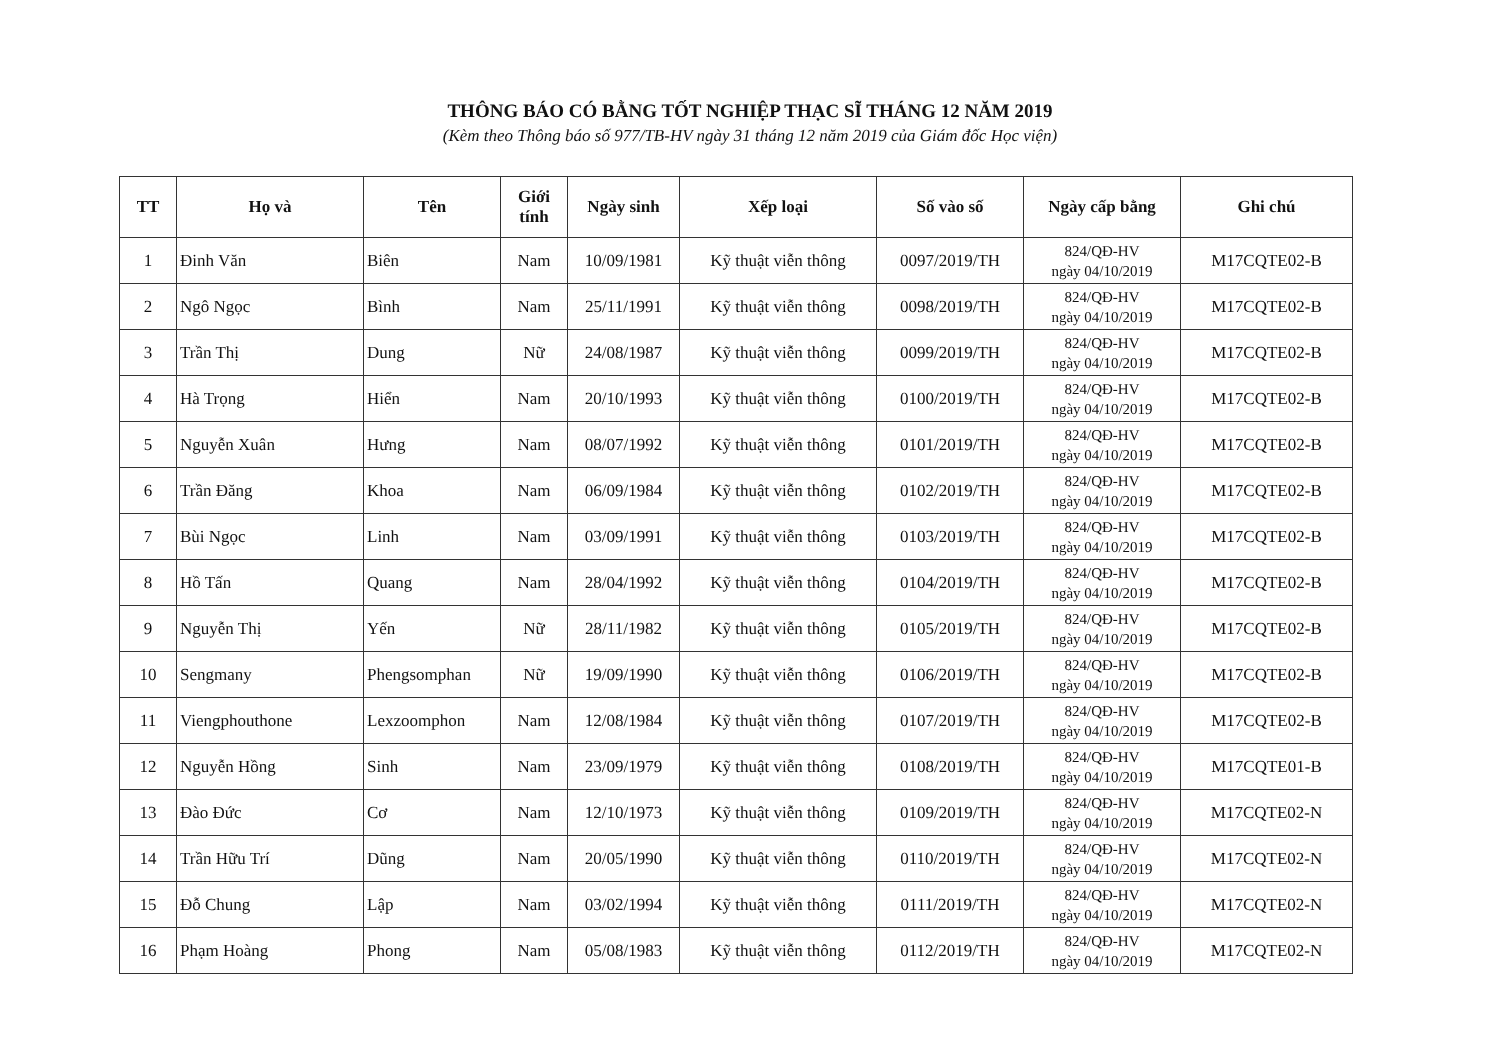THÔNG BÁO CÓ BẰNG TỐT NGHIỆP THẠC SĨ THÁNG 12 NĂM 2019
(Kèm theo Thông báo số 977/TB-HV ngày 31 tháng 12 năm 2019 của Giám đốc Học viện)
| TT | Họ và | Tên | Giới tính | Ngày sinh | Xếp loại | Số vào số | Ngày cấp bằng | Ghi chú |
| --- | --- | --- | --- | --- | --- | --- | --- | --- |
| 1 | Đinh Văn | Biên | Nam | 10/09/1981 | Kỹ thuật viễn thông | 0097/2019/TH | 824/QĐ-HV ngày 04/10/2019 | M17CQTE02-B |
| 2 | Ngô Ngọc | Bình | Nam | 25/11/1991 | Kỹ thuật viễn thông | 0098/2019/TH | 824/QĐ-HV ngày 04/10/2019 | M17CQTE02-B |
| 3 | Trần Thị | Dung | Nữ | 24/08/1987 | Kỹ thuật viễn thông | 0099/2019/TH | 824/QĐ-HV ngày 04/10/2019 | M17CQTE02-B |
| 4 | Hà Trọng | Hiển | Nam | 20/10/1993 | Kỹ thuật viễn thông | 0100/2019/TH | 824/QĐ-HV ngày 04/10/2019 | M17CQTE02-B |
| 5 | Nguyễn Xuân | Hưng | Nam | 08/07/1992 | Kỹ thuật viễn thông | 0101/2019/TH | 824/QĐ-HV ngày 04/10/2019 | M17CQTE02-B |
| 6 | Trần Đăng | Khoa | Nam | 06/09/1984 | Kỹ thuật viễn thông | 0102/2019/TH | 824/QĐ-HV ngày 04/10/2019 | M17CQTE02-B |
| 7 | Bùi Ngọc | Linh | Nam | 03/09/1991 | Kỹ thuật viễn thông | 0103/2019/TH | 824/QĐ-HV ngày 04/10/2019 | M17CQTE02-B |
| 8 | Hồ Tấn | Quang | Nam | 28/04/1992 | Kỹ thuật viễn thông | 0104/2019/TH | 824/QĐ-HV ngày 04/10/2019 | M17CQTE02-B |
| 9 | Nguyễn Thị | Yến | Nữ | 28/11/1982 | Kỹ thuật viễn thông | 0105/2019/TH | 824/QĐ-HV ngày 04/10/2019 | M17CQTE02-B |
| 10 | Sengmany | Phengsomphan | Nữ | 19/09/1990 | Kỹ thuật viễn thông | 0106/2019/TH | 824/QĐ-HV ngày 04/10/2019 | M17CQTE02-B |
| 11 | Viengphouthone | Lexzoomphon | Nam | 12/08/1984 | Kỹ thuật viễn thông | 0107/2019/TH | 824/QĐ-HV ngày 04/10/2019 | M17CQTE02-B |
| 12 | Nguyễn Hồng | Sinh | Nam | 23/09/1979 | Kỹ thuật viễn thông | 0108/2019/TH | 824/QĐ-HV ngày 04/10/2019 | M17CQTE01-B |
| 13 | Đào Đức | Cơ | Nam | 12/10/1973 | Kỹ thuật viễn thông | 0109/2019/TH | 824/QĐ-HV ngày 04/10/2019 | M17CQTE02-N |
| 14 | Trần Hữu Trí | Dũng | Nam | 20/05/1990 | Kỹ thuật viễn thông | 0110/2019/TH | 824/QĐ-HV ngày 04/10/2019 | M17CQTE02-N |
| 15 | Đỗ Chung | Lập | Nam | 03/02/1994 | Kỹ thuật viễn thông | 0111/2019/TH | 824/QĐ-HV ngày 04/10/2019 | M17CQTE02-N |
| 16 | Phạm Hoàng | Phong | Nam | 05/08/1983 | Kỹ thuật viễn thông | 0112/2019/TH | 824/QĐ-HV ngày 04/10/2019 | M17CQTE02-N |